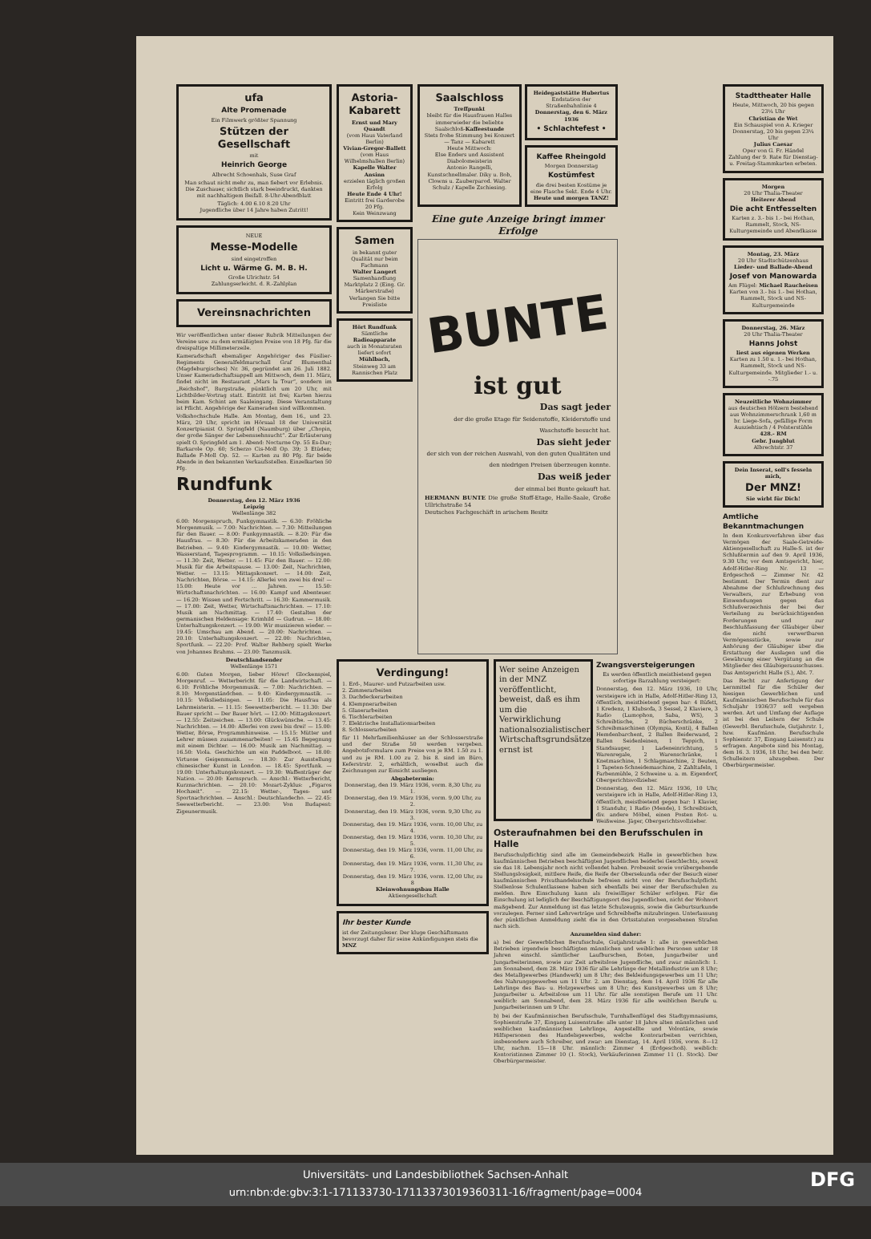ufa
Alte Promenade
Ein Filmwerk größter Spannung
Stützen der Gesellschaft
mit
Heinrich George
Albrecht Schoenhals, Suse Graf
Man schaut nicht mehr zu, man fiebert vor Erlebnis. Die Zuschauer, sichtlich stark beeindruckt, dankten mit nachhaltigem Beifall. 8-Uhr-Abendblatt
Täglich: 4.00 6.10 8.20 Uhr
Jugendliche über 14 Jahre haben Zutritt!
NEUE
Messe-Modelle
sind eingetroffen
Licht u. Wärme G. M. B. H.
Große Ulrichstr. 54
Zahlungserleicht. d. R.-Zahlplan
Vereinsnachrichten
Wir veröffentlichen unter dieser Rubrik Mitteilungen der Vereine usw. zu dem ermäßigten Preise von 18 Pfg. für die dreispaltige Millimeterzeile.
Kameradschaft ehemaliger Angehöriger des Füsilier-Regiments Generalfeldmarschall Graf Blumenthal (Magdeburgisches) Nr. 36, gegründet am 26. Juli 1882. Unser Kameradschaftsappell am Mittwoch, dem 11. März, findet nicht im Restaurant „Mars la Tour“, sondern im „Reichshof“, Burgstraße, pünktlich um 20 Uhr, mit Lichtbilder-Vortrag statt. Eintritt ist frei; Karten hierzu beim Kam. Schint am Saaleingang. Diese Veranstaltung ist Pflicht. Angehörige der Kameraden sind willkommen.
Volkshochschule Halle. Am Montag, dem 16., und 23. März, 20 Uhr, spricht im Hörsaal 18 der Universität Konzertpianist O. Springfeld (Naumburg) über „Chopin, der große Sänger der Lebenssehnsucht“. Zur Erläuterung spielt O. Springfeld am 1. Abend: Nocturne Op. 55 Es-Dur; Barkarole Op. 60; Scherzo Cis-Moll Op. 39; 3 Etüden; Ballade F-Moll Op. 52. — Karten zu 80 Pfg. für beide Abende in den bekannten Verkaufsstellen. Einzelkarten 50 Pfg.
Rundfunk
Donnerstag, den 12. März 1936
Leipzig
Wellenlänge 382
6.00: Morgenspruch, Funkgymnastik. — 6.30: Fröhliche Morgenmusik. — 7.00: Nachrichten. — 7.30: Mitteilungen für den Bauer. — 8.00: Funkgymnastik. — 8.20: Für die Hausfrau. — 8.30: Für die Arbeitskameraden in den Betrieben. — 9.40: Kindergymnastik. — 10.00: Wetter, Wasserstand, Tagesprogramm. — 10.15: Volksliedsingen. — 11.30: Zeit, Wetter. — 11.45: Für den Bauer. — 12.00: Musik für die Arbeitspause. — 13.00: Zeit, Nachrichten, Wetter. — 13.15: Mittagskonzert. — 14.00: Zeit, Nachrichten, Börse. — 14.15: Allerlei von zwei bis drei! — 15.00: Heute vor ... Jahren. — 15.50: Wirtschaftsnachrichten. — 16.00: Kampf und Abenteuer. — 16.20: Wissen und Fortschritt. — 16.30: Kammermusik. — 17.00: Zeit, Wetter, Wirtschaftsnachrichten. — 17.10: Musik am Nachmittag. — 17.40: Gestalten der germanischen Heldensage: Krimhild — Gudrun. — 18.00: Unterhaltungskonzert. — 19.00: Wir musizieren wieder. — 19.45: Umschau am Abend. — 20.00: Nachrichten. — 20.10: Unterhaltungskonzert. — 22.00: Nachrichten, Sportfunk. — 22.20: Prof. Walter Rehberg spielt Werke von Johannes Brahms. — 23.00: Tanzmusik.
Deutschlandsender
Wellenlänge 1571
6.00: Guten Morgen, lieber Hörer! Glockenspiel, Morgenruf. — Wetterbericht für die Landwirtschaft. — 6.10: Fröhliche Morgenmusik. — 7.00: Nachrichten. — 8.10: Morgenständchen. — 9.40: Kindergymnastik. — 10.15: Volksliedsingen. — 11.05: Die Hausfrau als Lehrmeisterin. — 11.15: Seewetterbericht. — 11.30: Der Bauer spricht — Der Bauer hört. — 12.00: Mittagskonzert. — 12.55: Zeitzeichen. — 13.00: Glückwünsche. — 13.45: Nachrichten. — 14.00: Allerlei von zwei bis drei! — 15.00: Wetter, Börse, Programmhinweise. — 15.15: Mütter und Lehrer müssen zusammenarbeiten! — 15.45 Begegnung mit einem Dichter. — 16.00: Musik am Nachmittag. — 16.50: Viola. Geschichte um ein Paddelboot. — 18.00: Virtuose Geigenmusik. — 18.30: Zur Ausstellung chinesischer Kunst in London. — 18.45: Sportfunk. — 19.00: Unterhaltungskonzert. — 19.30: Waffenträger der Nation. — 20.00: Kernspruch. — Anschl.: Wetterbericht, Kurznachrichten. — 20.10: Mozart-Zyklus: „Figaros Hochzeit“. — 22.15: Wetter-, Tages- und Sportnachrichten. — Anschl.: Deutschlandecho. — 22.45: Seewetterbericht. — 23.00: Von Budapest: Zigeunermusik.
Astoria-Kabarett
Ernst und Mary Quandt
(vom Haus Vaterland Berlin)
Vivian-Gregor-Ballett
(vom Haus Wilhelmshallen Berlin)
Kapelle Walter Ansinn
erzielen täglich großen Erfolg
Heute Ende 4 Uhr!
Eintritt frei Garderobe 20 Pfg.
Kein Weinzwang
Samen
in bekannt guter Qualität nur beim Fachmann
Walter Langert
Samenhandlung Marktplatz 2 (Eing. Gr. Märkerstraße) Verlangen Sie bitte Preisliste
Hört Rundfunk
Sämtliche Radioapparate
auch in Monatsraten liefert sofort
Mühlbach,
Steinweg 33 am Rannischen Platz
Saalschloss
Treffpunkt
bleibt für die Hausfrauen Halles immerwieder die beliebte Saalschloß-Kaffeestunde
Stets frohe Stimmung bei Konzert — Tanz — Kabarett
Heute Mittwoch:
Else Enders und Assistent Diabolomeisterin
Antonio Rangelli, Kunstschnellmaler. Diky u. Bob, Clowns u. Zauberparod. Walter Schulz / Kapelle Zschiesing.
Heidegaststätte Hubertus
Endstation der Straßenbahnlinie 4
Donnerstag, den 6. März 1936
• Schlachtefest •
Kaffee Rheingold
Morgen Donnerstag
Kostümfest
die drei besten Kostüme je eine Flasche Sekt. Ende 4 Uhr.
Heute und morgen TANZ!
Eine gute Anzeige bringt immer Erfolge
BUNTE
ist gut
Das sagt jeder
der die große Etage für Seidenstoffe, Kleiderstoffe und Waschstoffe besucht hat.
Das sieht jeder
der sich von der reichen Auswahl, von den guten Qualitäten und den niedrigen Preisen überzeugen konnte.
Das weiß jeder
der einmal bei Bunte gekauft hat.
HERMANN BUNTE Die große Stoff-Etage, Halle-Saale, Große Ullrichstraße 54
Deutsches Fachgeschäft in arischem Besitz
Verdingung!
1. Erd-, Maurer- und Putzarbeiten usw.
2. Zimmerarbeiten
3. Dachdeckerarbeiten
4. Klempnerarbeiten
5. Glaserarbeiten
6. Tischlerarbeiten
7. Elektrische Installationsarbeiten
8. Schlosserarbeiten
für 11 Mehrfamilienhäuser an der Schlosserstraße und der Straße 50 werden vergeben. Angebotsformulare zum Preise von je RM. 1.50 zu 1. und zu je RM. 1.00 zu 2. bis 8. sind im Büro, Keferstrstr. 2, erhältlich, woselbst auch die Zeichnungen zur Einsicht ausliegen.
Abgabetermin:
Donnerstag, den 19. März 1936, vorm. 8,30 Uhr, zu 1.
Donnerstag, den 19. März 1936, vorm. 9,00 Uhr, zu 2.
Donnerstag, den 19. März 1936, vorm. 9,30 Uhr, zu 3.
Donnerstag, den 19. März 1936, vorm. 10,00 Uhr, zu 4.
Donnerstag, den 19. März 1936, vorm. 10,30 Uhr, zu 5.
Donnerstag, den 19. März 1936, vorm. 11,00 Uhr, zu 6.
Donnerstag, den 19. März 1936, vorm. 11,30 Uhr, zu 7.
Donnerstag, den 19. März 1936, vorm. 12,00 Uhr, zu 8
Kleinwohnungsbau Halle
Aktiengesellschaft
Ihr bester Kunde
ist der Zeitungsleser. Der kluge Geschäftsmann bevorzugt daher für seine Ankündigungen stets die MNZ
Wer seine Anzeigen in der MNZ veröffentlicht, beweist, daß es ihm um die Verwirklichung nationalsozialistischer Wirtschaftsgrundsätze ernst ist
Zwangsversteigerungen
Es werden öffentlich meistbietend gegen sofortige Barzahlung versteigert:
Donnerstag, den 12. März 1936, 10 Uhr, versteigere ich in Halle, Adolf-Hitler-Ring 13, öffentlich, meistbietend gegen bar: 4 Büfett, 1 Kredenz, 1 Klubsofa, 3 Sessel, 2 Klaviere, 3 Radio (Lumophon, Saba, WS), 3 Schreibtische, 2 Bücherschränke, 2 Schreibmaschinen (Olympia, Konti), 4 Ballen Hemdenbarchent, 2 Ballen Beiderwand, 2 Ballen Seidenleinen, 1 Teppich, 1 Standsauger, 1 Ladeneinrichtung, 5 Warenregale, 2 Warenschränke, 1 Knetmaschine, 1 Schlagmaschine, 2 Beuten, 1 Tapeten-Schneidemaschine, 2 Zahltafeln, 1 Farbenmühle, 2 Schweine u. a. m. Eigendorf, Obergerichtsvollzieher.
Donnerstag, den 12. März 1936, 10 Uhr, versteigere ich in Halle, Adolf-Hitler-Ring 13, öffentlich, meistbietend gegen bar: 1 Klavier, 1 Standuhr, 1 Radio (Mende), 1 Schreibtisch, div. andere Möbel, einen Posten Rot- u. Weißweine. Jäger, Obergerichtsvollzieher.
Osteraufnahmen bei den Berufsschulen in Halle
Berufsschulpflichtig sind alle im Gemeindebezirk Halle in gewerblichen bzw. kaufmännischen Betrieben beschäftigten Jugendlichen beiderlei Geschlechts, soweit sie das 18. Lebensjahr noch nicht vollendet haben. Probezeit sowie vorübergehende Stellungslosigkeit, mittlere Reife, die Reife der Obersekunda oder der Besuch einer kaufmännischen Privathandelsschule befreien nicht von der Berufsschulpflicht. Stellenlose Schulentlassene haben sich ebenfalls bei einer der Berufsschulen zu melden. Ihre Einschulung kann als freiwilliger Schüler erfolgen. Für die Einschulung ist lediglich der Beschäftigungsort des Jugendlichen, nicht der Wohnort maßgebend. Zur Anmeldung ist das letzte Schulzeugnis, sowie die Geburtsurkunde vorzulegen. Ferner sind Lehrverträge und Schreibhefte mitzubringen. Unterlassung der pünktlichen Anmeldung zieht die in den Ortsstatuten vorgesehenen Strafen nach sich.
Anzumelden sind daher:
a) bei der Gewerblichen Berufsschule, Gutjahrstraße 1: alle in gewerblichen Betrieben irgendwie beschäftigten männlichen und weiblichen Personen unter 18 Jahren einschl. sämtlicher Laufburschen, Boten, Jungarbeiter und Jungarbeiterinnen, sowie zur Zeit arbeitslose Jugendliche, und zwar männlich: 1. am Sonnabend, dem 28. März 1936 für alle Lehrlinge der Metallindustrie um 8 Uhr; des Metallgewerbes (Handwerk) um 8 Uhr; des Bekleidungsgewerbes um 11 Uhr; des Nahrungsgewerbes um 11 Uhr. 2. am Dienstag, dem 14. April 1936 für alle Lehrlinge des Bau- u. Holzgewerbes um 8 Uhr; des Kunstgewerbes um 8 Uhr; Jungarbeiter u. Arbeitslose um 11 Uhr. für alle sonstigen Berufe um 11 Uhr. weiblich: am Sonnabend, dem 28. März 1936 für alle weiblichen Berufe u. Jungarbeiterinnen um 9 Uhr.
b) bei der Kaufmännischen Berufsschule, Turnhallenflügel des Stadtgymnasiums, Sophienstraße 37, Eingang Luisenstraße: alle unter 18 Jahre alten männlichen und weiblichen kaufmännischen Lehrlinge, Angestellte und Volontäre, sowie Hilfspersonen des Handelsgewerbes, welche Kontorarbeiten verrichten, insbesondere auch Schreiber, und zwar: am Dienstag, 14. April 1936, vorm. 8—12 Uhr, nachm. 15—18 Uhr. männlich: Zimmer 4 (Erdgeschoß). weiblich: Kontoristinnen Zimmer 10 (1. Stock), Verkäuferinnen Zimmer 11 (1. Stock). Der Oberbürgermeister.
Stadttheater Halle
Heute, Mittwoch, 20 bis gegen 23¼ Uhr
Christian de Wet
Ein Schauspiel von A. Krieger
Donnerstag, 20 bis gegen 23¼ Uhr
Julius Caesar
Oper von G. Fr. Händel
Zahlung der 9. Rate für Dienstag- u. Freitag-Stammkarten erbeten.
Morgen
20 Uhr Thalia-Theater
Heiterer Abend
Die acht Entfesselten
Karten z. 3.- bis 1.- bei Hothan, Rammelt, Stock, NS-Kulturgemeinde und Abendkasse
Montag, 23. März
20 Uhr Stadtschützenhaus
Lieder- und Ballade-Abend
Josef von Manowarda
Am Flügel: Michael Raucheisen
Karten von 3.- bis 1.- bei Hothan, Rammelt, Stock und NS-Kulturgemeinde
Donnerstag, 26. März
20 Uhr Thalia-Theater
Hanns Johst
liest aus eigenen Werken
Karten zu 1.50 u. 1.- bei Hothan, Rammelt, Stock und NS-Kulturgemeinde. Mitglieder 1.- u. -.75
Neuzeitliche Wohnzimmer
aus deutschen Hölzern bestehend aus Wohnzimmerschrank 1,60 m br. Liege-Sofa, gefällige Form Ausziehtisch / 4 Polsterstühle
428.- RM
Gebr. Jungblut
Albrechtstr. 37
Dein Inserat, soll's fesseln mich,
Der MNZ!
Sie wirbt für Dich!
Amtliche Bekanntmachungen
In dem Konkursverfahren über das Vermögen der Saale-Getreide-Aktiengesellschaft zu Halle-S. ist der Schlußtermin auf den 9. April 1936, 9.30 Uhr, vor dem Amtsgericht, hier, Adolf-Hitler-Ring Nr. 13 — Erdgeschoß — Zimmer Nr. 42 bestimmt. Der Termin dient zur Abnahme der Schlußrechnung des Verwalters, zur Erhebung von Einwendungen gegen das Schlußverzeichnis der bei der Verteilung zu berücksichtigenden Forderungen und zur Beschlußfassung der Gläubiger über die nicht verwertbaren Vermögensstücke, sowie zur Anhörung der Gläubiger über die Erstattung der Auslagen und die Gewährung einer Vergütung an die Mitglieder des Gläubigerausschusses. Das Amtsgericht Halle (S.), Abt. 7.
Das Recht zur Anfertigung der Lernmittel für die Schüler der hiesigen Gewerblichen und Kaufmännischen Berufsschule für das Schuljahr 1936/37 soll vergeben werden. Art und Umfang der Auflage ist bei den Leitern der Schule (Gewerbl. Berufsschule, Gutjahrstr. 1, bzw. Kaufmänn. Berufsschule Sophienstr. 37, Eingang Luisenstr.) zu erfragen. Angebote sind bis Montag, dem 16. 3. 1936, 18 Uhr, bei den betr. Schulleitern abzugeben. Der Oberbürgermeister.
Universitäts- und Landesbibliothek Sachsen-Anhalt
urn:nbn:de:gbv:3:1-171133730-17113373019360311-16/fragment/page=0004
DFG